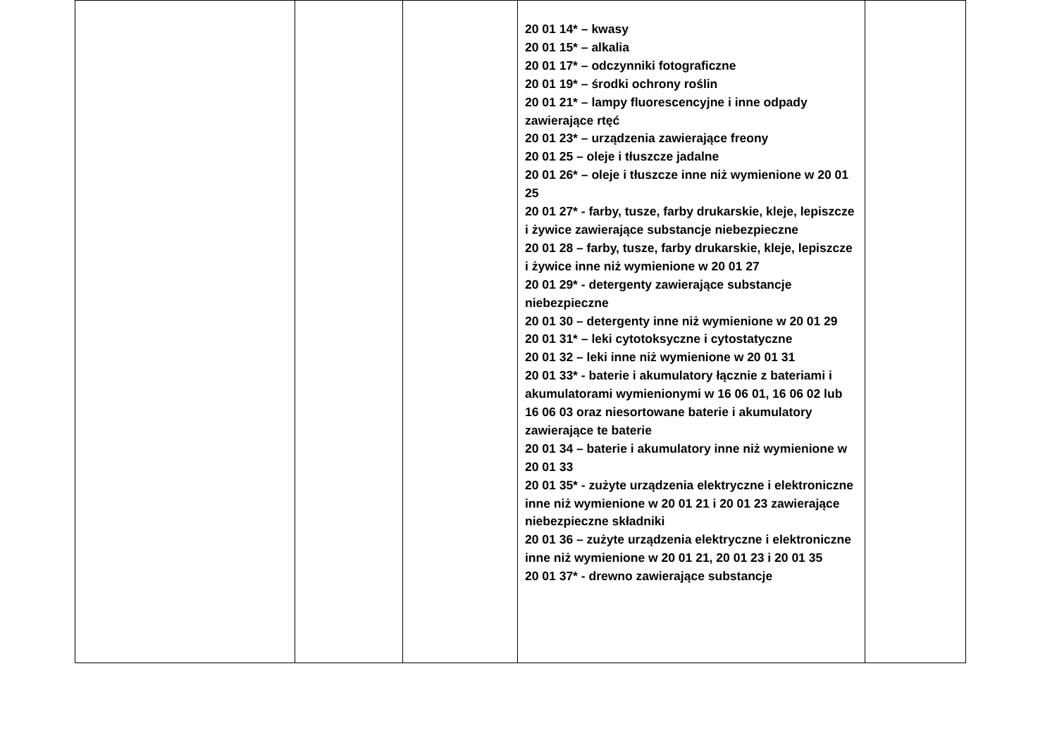| | | | 20 01 14* – kwasy 20 01 15* – alkalia 20 01 17* – odczynniki fotograficzne 20 01 19* – środki ochrony roślin 20 01 21* – lampy fluorescencyjne i inne odpady zawierające rtęć 20 01 23* – urządzenia zawierające freony 20 01 25 – oleje i tłuszcze jadalne 20 01 26* – oleje i tłuszcze inne niż wymienione w 20 01 25 20 01 27* - farby, tusze, farby drukarskie, kleje, lepiszcze i żywice zawierające substancje niebezpieczne 20 01 28 – farby, tusze, farby drukarskie, kleje, lepiszcze i żywice inne niż wymienione w 20 01 27 20 01 29* - detergenty zawierające substancje niebezpieczne 20 01 30 – detergenty inne niż wymienione w 20 01 29 20 01 31* – leki cytotoksyczne i cytostatyczne 20 01 32 – leki inne niż wymienione w 20 01 31 20 01 33* - baterie i akumulatory łącznie z bateriami i akumulatorami wymienionymi w 16 06 01, 16 06 02 lub 16 06 03 oraz niesortowane baterie i akumulatory zawierające te baterie 20 01 34 – baterie i akumulatory inne niż wymienione w 20 01 33 20 01 35* - zużyte urządzenia elektryczne i elektroniczne inne niż wymienione w 20 01 21 i 20 01 23 zawierające niebezpieczne składniki 20 01 36 – zużyte urządzenia elektryczne i elektroniczne inne niż wymienione w 20 01 21, 20 01 23 i 20 01 35 20 01 37* - drewno zawierające substancje | |